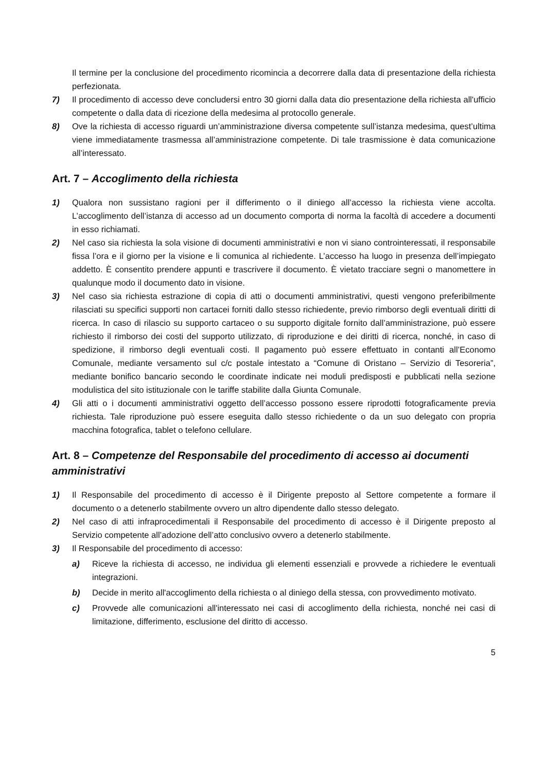Il termine per la conclusione del procedimento ricomincia a decorrere dalla data di presentazione della richiesta perfezionata.
7) Il procedimento di accesso deve concludersi entro 30 giorni dalla data dio presentazione della richiesta all'ufficio competente o dalla data di ricezione della medesima al protocollo generale.
8) Ove la richiesta di accesso riguardi un’amministrazione diversa competente sull’istanza medesima, quest’ultima viene immediatamente trasmessa all’amministrazione competente. Di tale trasmissione è data comunicazione all’interessato.
Art. 7 – Accoglimento della richiesta
1) Qualora non sussistano ragioni per il differimento o il diniego all’accesso la richiesta viene accolta. L’accoglimento dell’istanza di accesso ad un documento comporta di norma la facoltà di accedere a documenti in esso richiamati.
2) Nel caso sia richiesta la sola visione di documenti amministrativi e non vi siano controinteressati, il responsabile fissa l’ora e il giorno per la visione e li comunica al richiedente. L’accesso ha luogo in presenza dell’impiegato addetto. È consentito prendere appunti e trascrivere il documento. È vietato tracciare segni o manomettere in qualunque modo il documento dato in visione.
3) Nel caso sia richiesta estrazione di copia di atti o documenti amministrativi, questi vengono preferibilmente rilasciati su specifici supporti non cartacei forniti dallo stesso richiedente, previo rimborso degli eventuali diritti di ricerca. In caso di rilascio su supporto cartaceo o su supporto digitale fornito dall’amministrazione, può essere richiesto il rimborso dei costi del supporto utilizzato, di riproduzione e dei diritti di ricerca, nonché, in caso di spedizione, il rimborso degli eventuali costi. Il pagamento può essere effettuato in contanti all’Economo Comunale, mediante versamento sul c/c postale intestato a “Comune di Oristano – Servizio di Tesoreria”, mediante bonifico bancario secondo le coordinate indicate nei moduli predisposti e pubblicati nella sezione modulistica del sito istituzionale con le tariffe stabilite dalla Giunta Comunale.
4) Gli atti o i documenti amministrativi oggetto dell’accesso possono essere riprodotti fotograficamente previa richiesta. Tale riproduzione può essere eseguita dallo stesso richiedente o da un suo delegato con propria macchina fotografica, tablet o telefono cellulare.
Art. 8 – Competenze del Responsabile del procedimento di accesso ai documenti amministrativi
1) Il Responsabile del procedimento di accesso è il Dirigente preposto al Settore competente a formare il documento o a detenerlo stabilmente ovvero un altro dipendente dallo stesso delegato.
2) Nel caso di atti infraprocedimentali il Responsabile del procedimento di accesso è il Dirigente preposto al Servizio competente all’adozione dell’atto conclusivo ovvero a detenerlo stabilmente.
3) Il Responsabile del procedimento di accesso:
a) Riceve la richiesta di accesso, ne individua gli elementi essenziali e provvede a richiedere le eventuali integrazioni.
b) Decide in merito all'accoglimento della richiesta o al diniego della stessa, con provvedimento motivato.
c) Provvede alle comunicazioni all'interessato nei casi di accoglimento della richiesta, nonché nei casi di limitazione, differimento, esclusione del diritto di accesso.
5